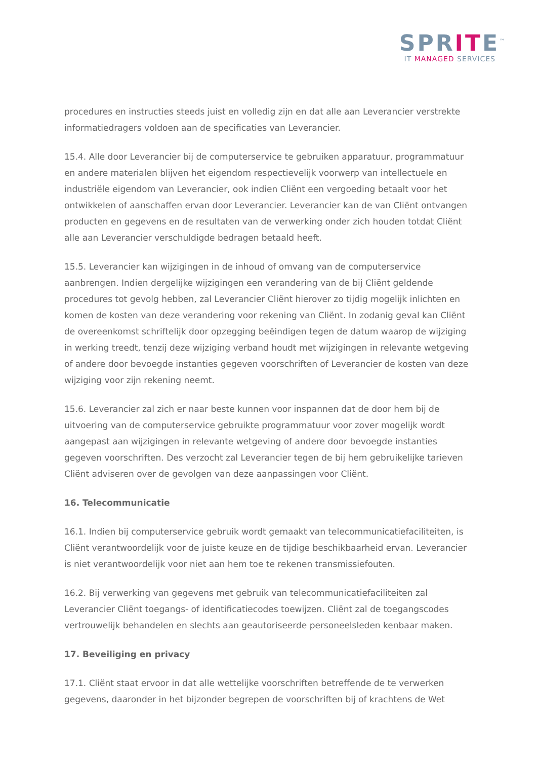SPRITE<sup>™</sup>
IT MANAGED SERVICES
procedures en instructies steeds juist en volledig zijn en dat alle aan Leverancier verstrekte informatiedragers voldoen aan de specificaties van Leverancier.
15.4. Alle door Leverancier bij de computerservice te gebruiken apparatuur, programmatuur en andere materialen blijven het eigendom respectievelijk voorwerp van intellectuele en industriële eigendom van Leverancier, ook indien Cliënt een vergoeding betaalt voor het ontwikkelen of aanschaffen ervan door Leverancier. Leverancier kan de van Cliënt ontvangen producten en gegevens en de resultaten van de verwerking onder zich houden totdat Cliënt alle aan Leverancier verschuldigde bedragen betaald heeft.
15.5. Leverancier kan wijzigingen in de inhoud of omvang van de computerservice aanbrengen. Indien dergelijke wijzigingen een verandering van de bij Cliënt geldende procedures tot gevolg hebben, zal Leverancier Cliënt hierover zo tijdig mogelijk inlichten en komen de kosten van deze verandering voor rekening van Cliënt. In zodanig geval kan Cliënt de overeenkomst schriftelijk door opzegging beëindigen tegen de datum waarop de wijziging in werking treedt, tenzij deze wijziging verband houdt met wijzigingen in relevante wetgeving of andere door bevoegde instanties gegeven voorschriften of Leverancier de kosten van deze wijziging voor zijn rekening neemt.
15.6. Leverancier zal zich er naar beste kunnen voor inspannen dat de door hem bij de uitvoering van de computerservice gebruikte programmatuur voor zover mogelijk wordt aangepast aan wijzigingen in relevante wetgeving of andere door bevoegde instanties gegeven voorschriften. Des verzocht zal Leverancier tegen de bij hem gebruikelijke tarieven Cliënt adviseren over de gevolgen van deze aanpassingen voor Cliënt.
16. Telecommunicatie
16.1. Indien bij computerservice gebruik wordt gemaakt van telecommunicatiefaciliteiten, is Cliënt verantwoordelijk voor de juiste keuze en de tijdige beschikbaarheid ervan. Leverancier is niet verantwoordelijk voor niet aan hem toe te rekenen transmissiefouten.
16.2. Bij verwerking van gegevens met gebruik van telecommunicatiefaciliteiten zal Leverancier Cliënt toegangs- of identificatiecodes toewijzen. Cliënt zal de toegangscodes vertrouwelijk behandelen en slechts aan geautoriseerde personeelsleden kenbaar maken.
17. Beveiliging en privacy
17.1. Cliënt staat ervoor in dat alle wettelijke voorschriften betreffende de te verwerken gegevens, daaronder in het bijzonder begrepen de voorschriften bij of krachtens de Wet